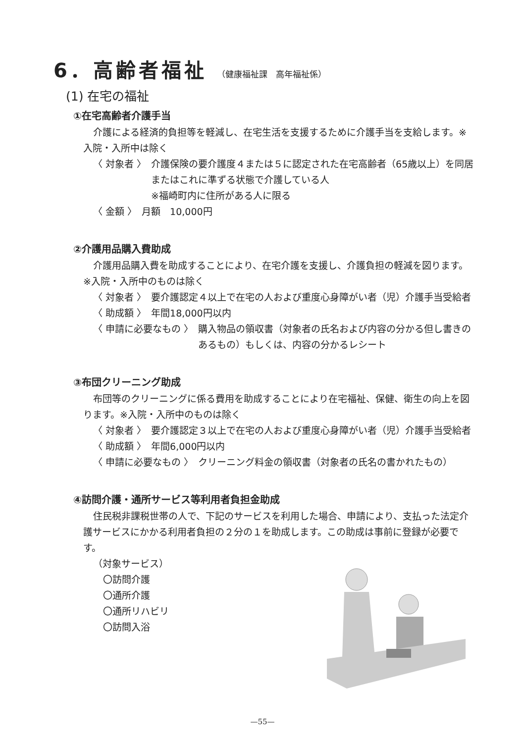6．高齢者福祉 （健康福祉課　高年福祉係）
(1) 在宅の福祉
①在宅高齢者介護手当
介護による経済的負担等を軽減し、在宅生活を支援するために介護手当を支給します。※入院・入所中は除く
〈 対象者 〉 介護保険の要介護度４または５に認定された在宅高齢者（65歳以上）を同居またはこれに準ずる状態で介護している人
※福崎町内に住所がある人に限る
〈 金額 〉 月額　10,000円
②介護用品購入費助成
介護用品購入費を助成することにより、在宅介護を支援し、介護負担の軽減を図ります。※入院・入所中のものは除く
〈 対象者 〉 要介護認定４以上で在宅の人および重度心身障がい者（児）介護手当受給者
〈 助成額 〉 年間18,000円以内
〈 申請に必要なもの 〉 購入物品の領収書（対象者の氏名および内容の分かる但し書きのあるもの）もしくは、内容の分かるレシート
③布団クリーニング助成
布団等のクリーニングに係る費用を助成することにより在宅福祉、保健、衛生の向上を図ります。※入院・入所中のものは除く
〈 対象者 〉 要介護認定３以上で在宅の人および重度心身障がい者（児）介護手当受給者
〈 助成額 〉 年間6,000円以内
〈 申請に必要なもの 〉 クリーニング料金の領収書（対象者の氏名の書かれたもの）
④訪問介護・通所サービス等利用者負担金助成
住民税非課税世帯の人で、下記のサービスを利用した場合、申請により、支払った法定介護サービスにかかる利用者負担の２分の１を助成します。この助成は事前に登録が必要です。
（対象サービス）
〇訪問介護
〇通所介護
〇通所リハビリ
〇訪問入浴
—55—